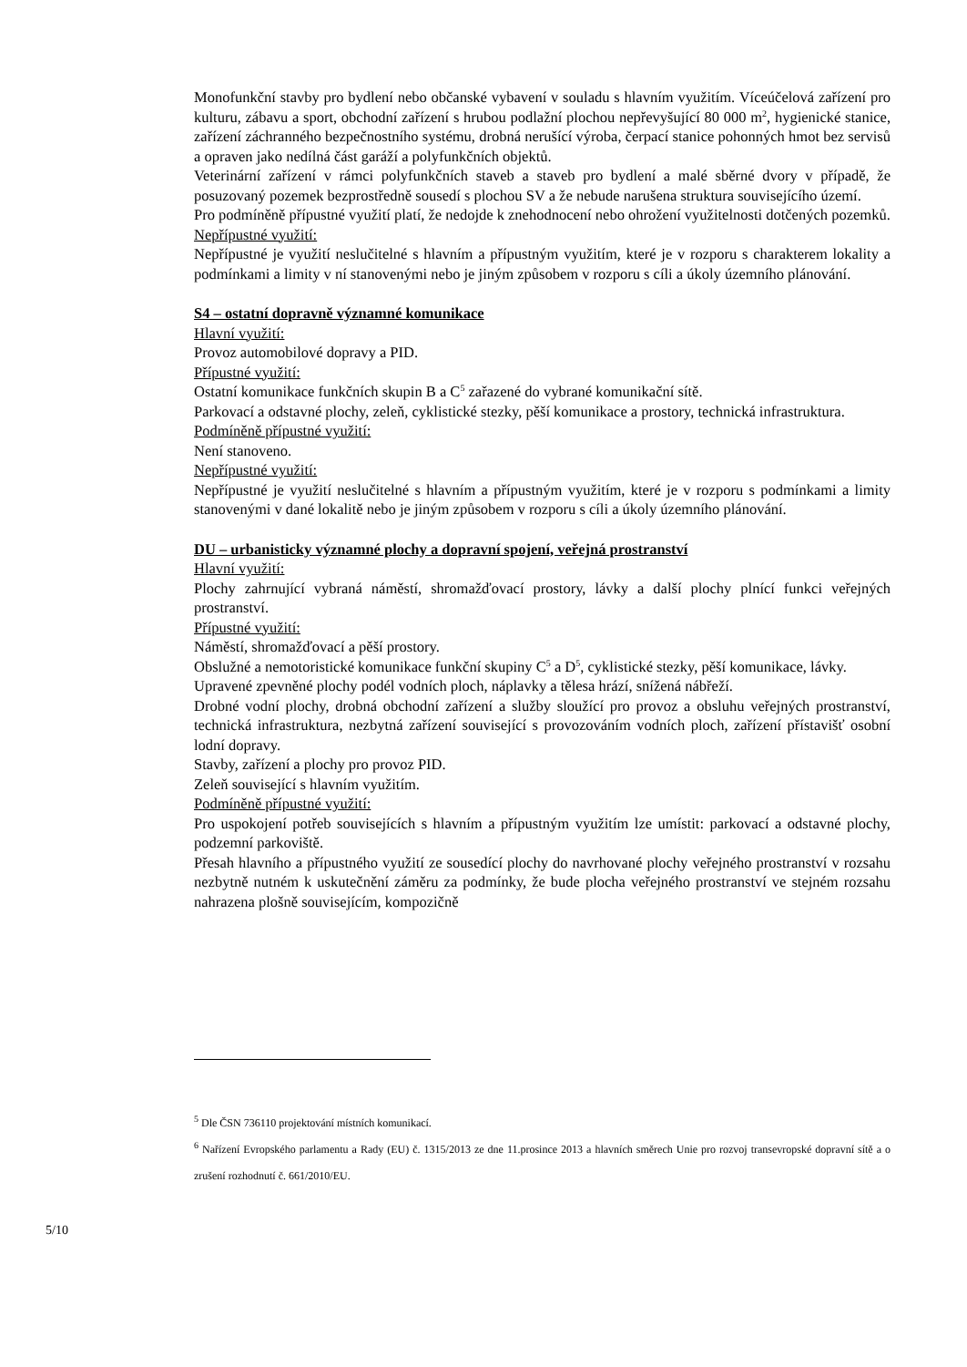Monofunkční stavby pro bydlení nebo občanské vybavení v souladu s hlavním využitím. Víceúčelová zařízení pro kulturu, zábavu a sport, obchodní zařízení s hrubou podlažní plochou nepřevyšující 80 000 m<sup>2</sup>, hygienické stanice, zařízení záchranného bezpečnostního systému, drobná nerušící výroba, čerpací stanice pohonných hmot bez servisů a opraven jako nedílná část garáží a polyfunkčních objektů.
Veterinární zařízení v rámci polyfunkčních staveb a staveb pro bydlení a malé sběrné dvory v případě, že posuzovaný pozemek bezprostředně sousedí s plochou SV a že nebude narušena struktura souvisejícího území.
Pro podmíněně přípustné využití platí, že nedojde k znehodnocení nebo ohrožení využitelnosti dotčených pozemků.
Nepřípustné využití:
Nepřípustné je využití neslučitelné s hlavním a přípustným využitím, které je v rozporu s charakterem lokality a podmínkami a limity v ní stanovenými nebo je jiným způsobem v rozporu s cíli a úkoly územního plánování.
S4 – ostatní dopravně významné komunikace
Hlavní využití:
Provoz automobilové dopravy a PID.
Přípustné využití:
Ostatní komunikace funkčních skupin B a C<sup>5</sup> zařazené do vybrané komunikační sítě.
Parkovací a odstavné plochy, zeleň, cyklistické stezky, pěší komunikace a prostory, technická infrastruktura.
Podmíněně přípustné využití:
Není stanoveno.
Nepřípustné využití:
Nepřípustné je využití neslučitelné s hlavním a přípustným využitím, které je v rozporu s podmínkami a limity stanovenými v dané lokalitě nebo je jiným způsobem v rozporu s cíli a úkoly územního plánování.
DU – urbanisticky významné plochy a dopravní spojení, veřejná prostranství
Hlavní využití:
Plochy zahrnující vybraná náměstí, shromažďovací prostory, lávky a další plochy plnící funkci veřejných prostranství.
Přípustné využití:
Náměstí, shromažďovací a pěší prostory.
Obslužné a nemotoristické komunikace funkční skupiny C<sup>5</sup> a D<sup>5</sup>, cyklistické stezky, pěší komunikace, lávky.
Upravené zpevněné plochy podél vodních ploch, náplavky a tělesa hrází, snížená nábřeží.
Drobné vodní plochy, drobná obchodní zařízení a služby sloužící pro provoz a obsluhu veřejných prostranství, technická infrastruktura, nezbytná zařízení související s provozováním vodních ploch, zařízení přístavišť osobní lodní dopravy.
Stavby, zařízení a plochy pro provoz PID.
Zeleň související s hlavním využitím.
Podmíněně přípustné využití:
Pro uspokojení potřeb souvisejících s hlavním a přípustným využitím lze umístit: parkovací a odstavné plochy, podzemní parkoviště.
Přesah hlavního a přípustného využití ze sousedící plochy do navrhované plochy veřejného prostranství v rozsahu nezbytně nutném k uskutečnění záměru za podmínky, že bude plocha veřejného prostranství ve stejném rozsahu nahrazena plošně souvisejícím, kompozičně
<sup>5</sup> Dle ČSN 736110 projektování místních komunikací.
<sup>6</sup> Nařízení Evropského parlamentu a Rady (EU) č. 1315/2013 ze dne 11.prosince 2013 a hlavních směrech Unie pro rozvoj transevropské dopravní sítě a o zrušení rozhodnutí č. 661/2010/EU.
5/10